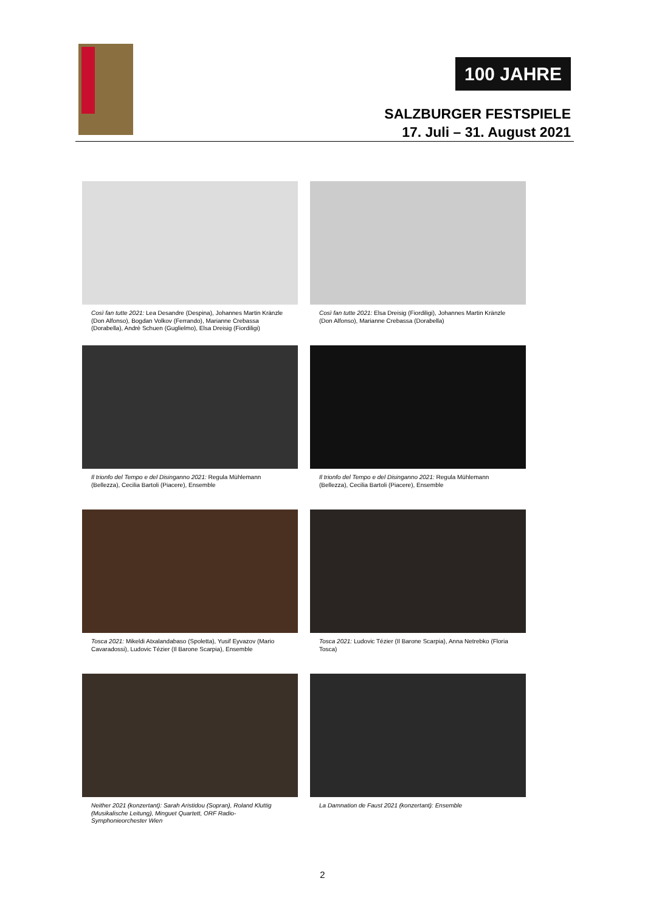100 JAHRE
SALZBURGER FESTSPIELE
17. Juli – 31. August 2021
Così fan tutte 2021: Lea Desandre (Despina), Johannes Martin Kränzle (Don Alfonso), Bogdan Volkov (Ferrando), Marianne Crebassa (Dorabella), Andrè Schuen (Guglielmo), Elsa Dreisig (Fiordiligi)
Così fan tutte 2021: Elsa Dreisig (Fiordiligi), Johannes Martin Kränzle (Don Alfonso), Marianne Crebassa (Dorabella)
Il trionfo del Tempo e del Disinganno 2021: Regula Mühlemann (Bellezza), Cecilia Bartoli (Piacere), Ensemble
Il trionfo del Tempo e del Disinganno 2021: Regula Mühlemann (Bellezza), Cecilia Bartoli (Piacere), Ensemble
Tosca 2021: Mikeldi Atxalandabaso (Spoletta), Yusif Eyvazov (Mario Cavaradossi), Ludovic Tézier (Il Barone Scarpia), Ensemble
Tosca 2021: Ludovic Tézier (Il Barone Scarpia), Anna Netrebko (Floria Tosca)
Neither 2021 (konzertant): Sarah Aristidou (Sopran), Roland Kluttig (Musikalische Leitung), Minguet Quartett, ORF Radio-Symphonieorchester Wien
La Damnation de Faust 2021 (konzertant): Ensemble
2